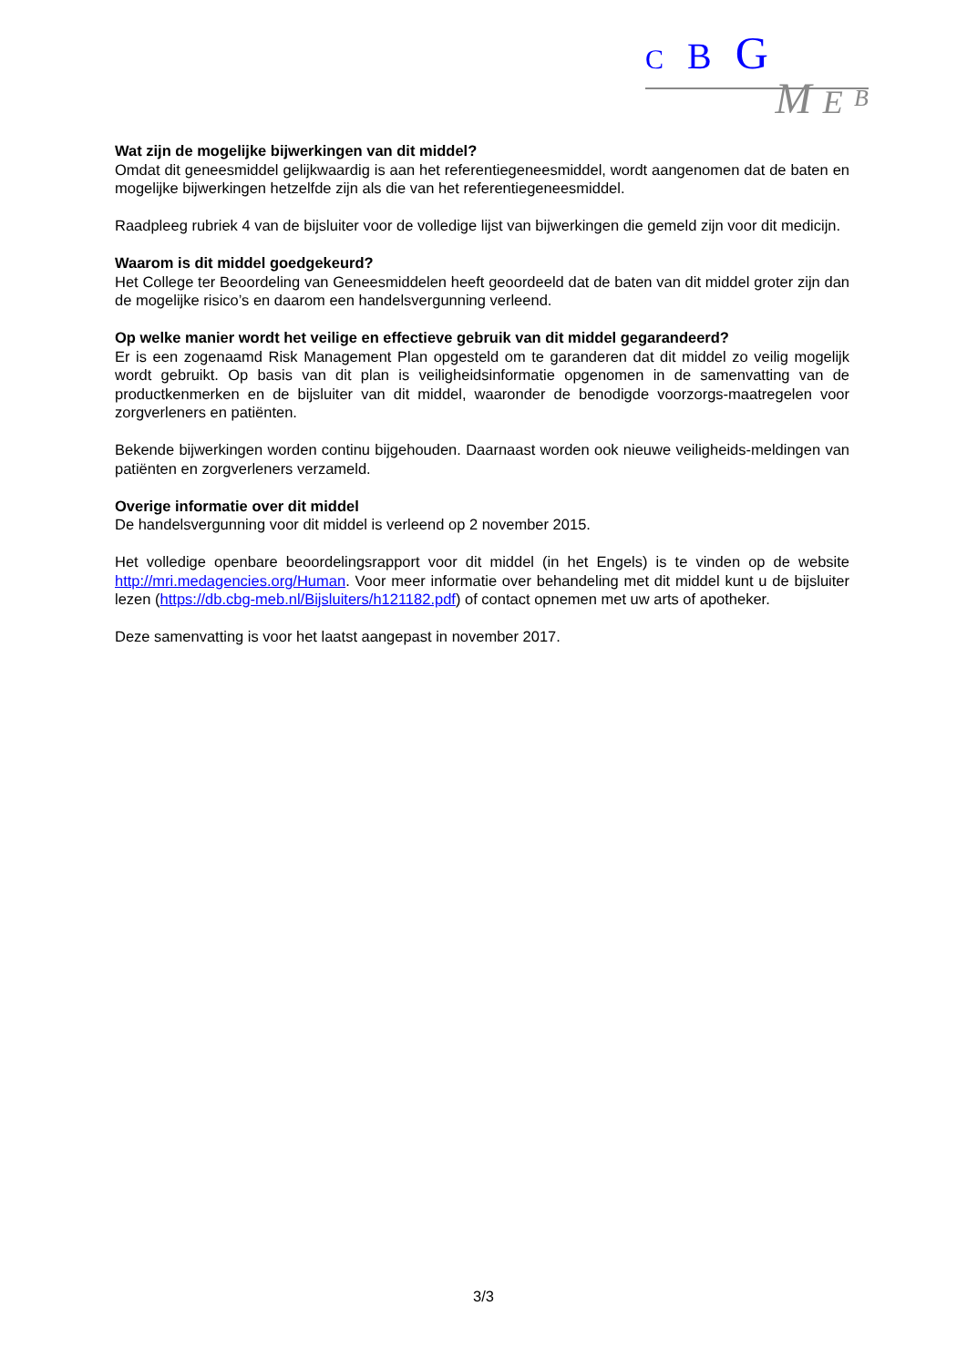C B G
M E B
Wat zijn de mogelijke bijwerkingen van dit middel?
Omdat dit geneesmiddel gelijkwaardig is aan het referentiegeneesmiddel, wordt aangenomen dat de baten en mogelijke bijwerkingen hetzelfde zijn als die van het referentiegeneesmiddel.
Raadpleeg rubriek 4 van de bijsluiter voor de volledige lijst van bijwerkingen die gemeld zijn voor dit medicijn.
Waarom is dit middel goedgekeurd?
Het College ter Beoordeling van Geneesmiddelen heeft geoordeeld dat de baten van dit middel groter zijn dan de mogelijke risico’s en daarom een handelsvergunning verleend.
Op welke manier wordt het veilige en effectieve gebruik van dit middel gegarandeerd?
Er is een zogenaamd Risk Management Plan opgesteld om te garanderen dat dit middel zo veilig mogelijk wordt gebruikt. Op basis van dit plan is veiligheidsinformatie opgenomen in de samenvatting van de productkenmerken en de bijsluiter van dit middel, waaronder de benodigde voorzorgs-maatregelen voor zorgverleners en patiënten.
Bekende bijwerkingen worden continu bijgehouden. Daarnaast worden ook nieuwe veiligheids-meldingen van patiënten en zorgverleners verzameld.
Overige informatie over dit middel
De handelsvergunning voor dit middel is verleend op 2 november 2015.
Het volledige openbare beoordelingsrapport voor dit middel (in het Engels) is te vinden op de website http://mri.medagencies.org/Human. Voor meer informatie over behandeling met dit middel kunt u de bijsluiter lezen (https://db.cbg-meb.nl/Bijsluiters/h121182.pdf) of contact opnemen met uw arts of apotheker.
Deze samenvatting is voor het laatst aangepast in november 2017.
3/3